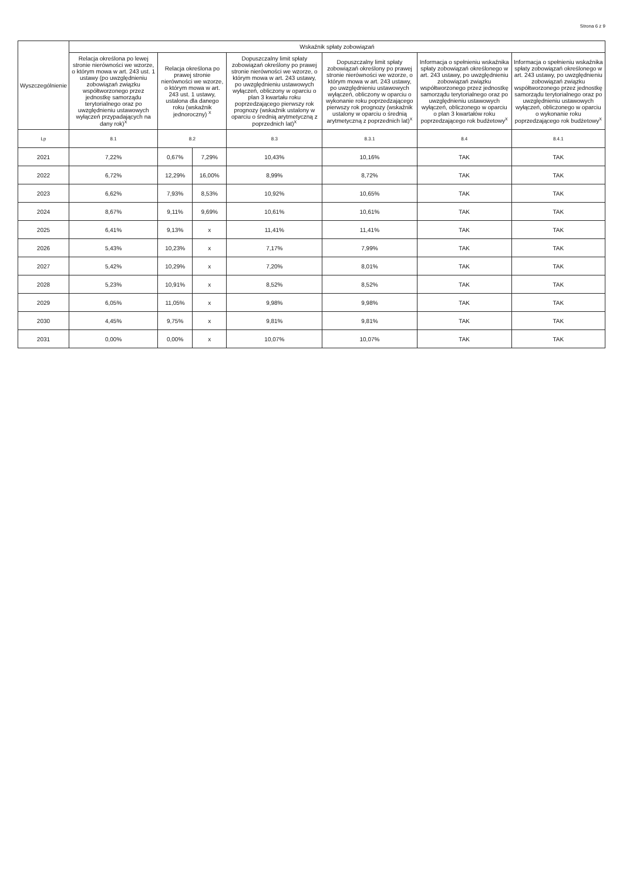Strona 6 z 9
| Wyszczególnienie | Wskaźnik spłaty zobowiązań | | | | | | |
| --- | --- | --- | --- | --- | --- | --- | --- |
| | Relacja określona po lewej stronie nierówności we wzorze, o którym mowa w art. 243 ust. 1 ustawy (po uwzględnieniu zobowiązań związku współtworzonego przez jednostkę samorządu terytorialnego oraz po uwzględnieniu ustawowych wyłączeń przypadających na dany rok)<sup>X</sup> | Relacja określona po prawej stronie nierówności we wzorze, o którym mowa w art. 243 ust. 1 ustawy, ustalona dla danego roku (wskaźnik jednoroczny) <sup>X</sup> | | Dopuszczalny limit spłaty zobowiązań określony po prawej stronie nierówności we wzorze, o którym mowa w art. 243 ustawy, po uwzględnieniu ustawowych wyłączeń, obliczony w oparciu o plan 3 kwartału roku poprzedzającego pierwszy rok prognozy (wskaźnik ustalony w oparciu o średnią arytmetyczną z poprzednich lat)<sup>X</sup> | Dopuszczalny limit spłaty zobowiązań określony po prawej stronie nierówności we wzorze, o którym mowa w art. 243 ustawy, po uwzględnieniu ustawowych wyłączeń, obliczony w oparciu o wykonanie roku poprzedzającego pierwszy rok prognozy (wskaźnik ustalony w oparciu o średnią arytmetyczną z poprzednich lat)<sup>X</sup> | Informacja o spełnieniu wskaźnika spłaty zobowiązań określonego w art. 243 ustawy, po uwzględnieniu zobowiązań związku współtworzonego przez jednostkę samorządu terytorialnego oraz po uwzględnieniu ustawowych wyłączeń, obliczonego w oparciu o plan 3 kwartałów roku poprzedzającego rok budżetowy<sup>X</sup> | Informacja o spełnieniu wskaźnika spłaty zobowiązań określonego w art. 243 ustawy, po uwzględnieniu zobowiązań związku współtworzonego przez jednostkę samorządu terytorialnego oraz po uwzględnieniu ustawowych wyłączeń, obliczonego w oparciu o wykonanie roku poprzedzającego rok budżetowy<sup>X</sup> |
| Lp | 8.1 | 8.2 | | 8.3 | 8.3.1 | 8.4 | 8.4.1 |
| 2021 | 7,22% | 0,67% | 7,29% | 10,43% | 10,16% | TAK | TAK |
| 2022 | 6,72% | 12,29% | 16,00% | 8,99% | 8,72% | TAK | TAK |
| 2023 | 6,62% | 7,93% | 8,53% | 10,92% | 10,65% | TAK | TAK |
| 2024 | 8,67% | 9,11% | 9,69% | 10,61% | 10,61% | TAK | TAK |
| 2025 | 6,41% | 9,13% | x | 11,41% | 11,41% | TAK | TAK |
| 2026 | 5,43% | 10,23% | x | 7,17% | 7,99% | TAK | TAK |
| 2027 | 5,42% | 10,29% | x | 7,20% | 8,01% | TAK | TAK |
| 2028 | 5,23% | 10,91% | x | 8,52% | 8,52% | TAK | TAK |
| 2029 | 6,05% | 11,05% | x | 9,98% | 9,98% | TAK | TAK |
| 2030 | 4,45% | 9,75% | x | 9,81% | 9,81% | TAK | TAK |
| 2031 | 0,00% | 0,00% | x | 10,07% | 10,07% | TAK | TAK |